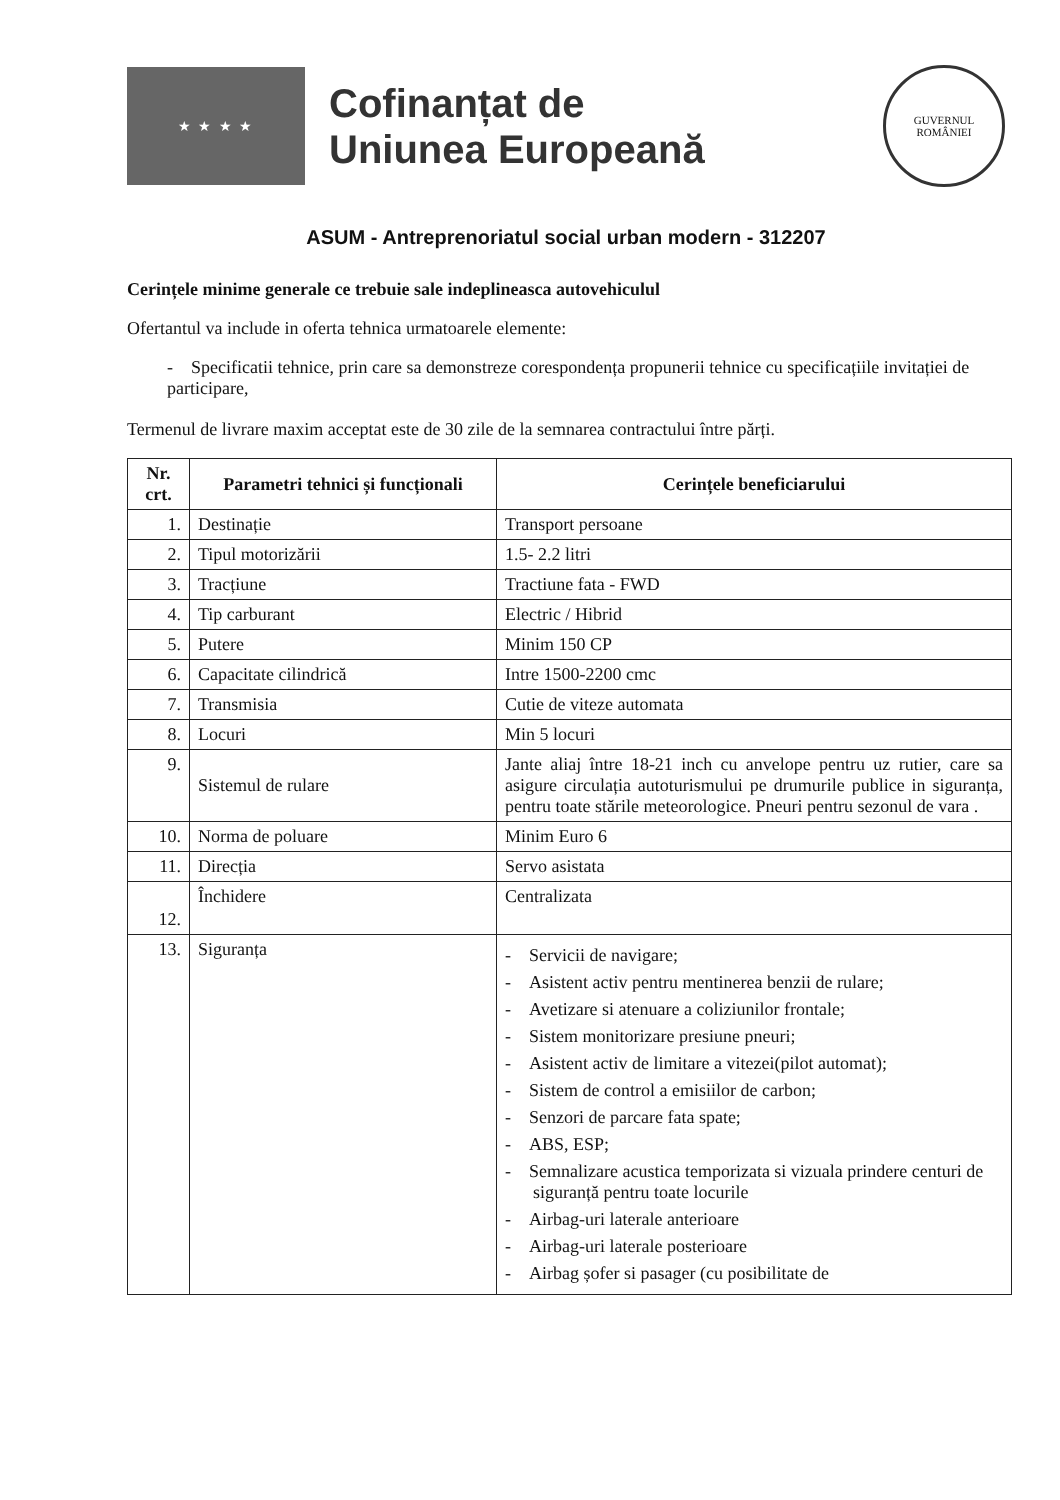★ ★ ★ ★
Cofinanțat de
Uniunea Europeană
GUVERNUL
ROMÂNIEI
ASUM - Antreprenoriatul social urban modern - 312207
Cerințele minime generale ce trebuie sale indeplineasca autovehiculul
Ofertantul va include in oferta tehnica urmatoarele elemente:
- Specificatii tehnice, prin care sa demonstreze corespondența propunerii tehnice cu specificațiile invitației de participare,
Termenul de livrare maxim acceptat este de 30 zile de la semnarea contractului între părți.
| Nr. crt. | Parametri tehnici și funcționali | Cerințele beneficiarului |
| --- | --- | --- |
| 1. | Destinație | Transport persoane |
| 2. | Tipul motorizării | 1.5- 2.2 litri |
| 3. | Tracțiune | Tractiune fata - FWD |
| 4. | Tip carburant | Electric / Hibrid |
| 5. | Putere | Minim 150 CP |
| 6. | Capacitate cilindrică | Intre 1500-2200 cmc |
| 7. | Transmisia | Cutie de viteze automata |
| 8. | Locuri | Min 5 locuri |
| 9. | Sistemul de rulare | Jante aliaj între 18-21 inch cu anvelope pentru uz rutier, care sa asigure circulația autoturismului pe drumurile publice in siguranța, pentru toate stările meteorologice. Pneuri pentru sezonul de vara . |
| 10. | Norma de poluare | Minim Euro 6 |
| 11. | Direcția | Servo asistata |
| 12. | Închidere | Centralizata |
| 13. | Siguranța | - Servicii de navigare; - Asistent activ pentru mentinerea benzii de rulare; - Avetizare si atenuare a coliziunilor frontale; - Sistem monitorizare presiune pneuri; - Asistent activ de limitare a vitezei(pilot automat); - Sistem de control a emisiilor de carbon; - Senzori de parcare fata spate; - ABS, ESP; - Semnalizare acustica temporizata si vizuala prindere centuri de siguranță pentru toate locurile - Airbag-uri laterale anterioare - Airbag-uri laterale posterioare - Airbag șofer si pasager (cu posibilitate de |